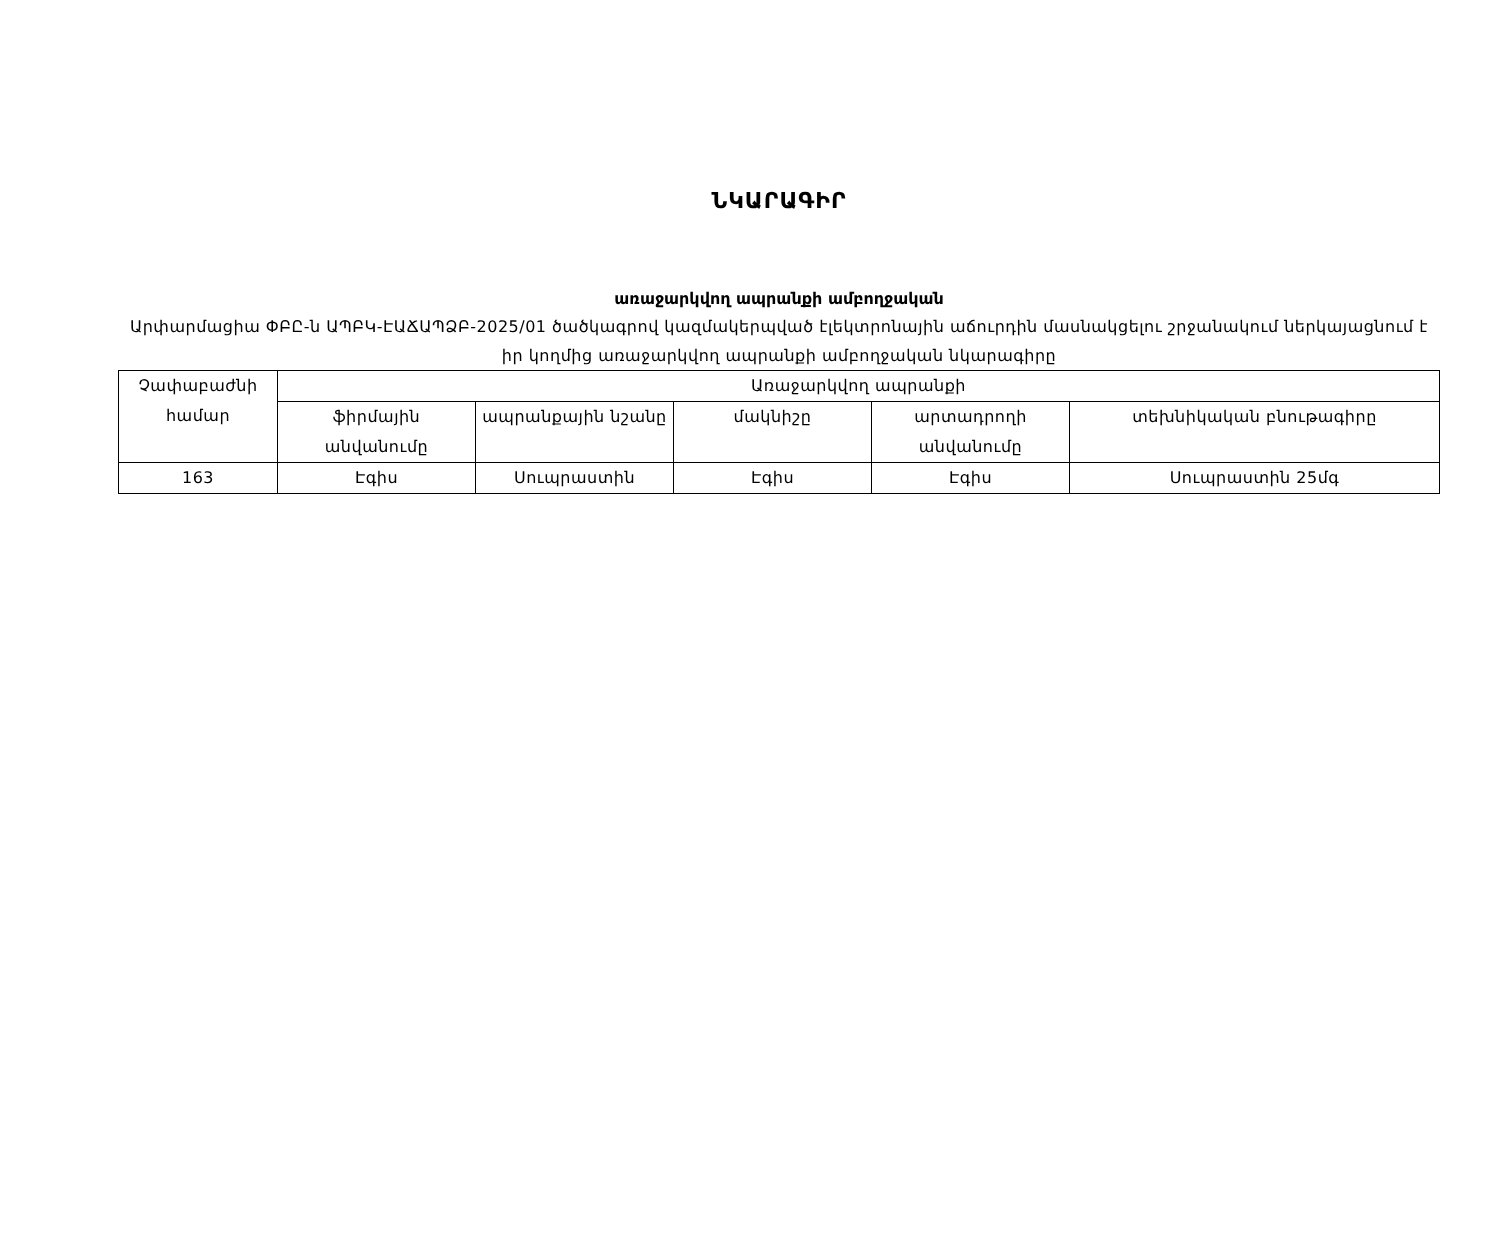ՆԿԱՐԱԳԻՐ
առաջարկվող ապրանքի ամբողջական
Արփարմացիա ՓԲԸ-ն ԱՊԲԿ-ԷԱՃԱՊՁԲ-2025/01 ծածկագրով կազմակերպված էլեկտրոնային աճուրդին մասնակցելու շրջանակում ներկայացնում է իր կողմից առաջարկվող ապրանքի ամբողջական նկարագիրը
| Չափաբաժնի համար | Առաջարկվող ապրանքի | | | | |
| --- | --- | --- | --- | --- | --- |
| | ֆիրմային անվանումը | ապրանքային նշանը | մակնիշը | արտադրողի անվանումը | տեխնիկական բնութագիրը |
| 163 | Էգիս | Սուպրաստին | Էգիս | Էգիս | Սուպրաստին 25մգ |